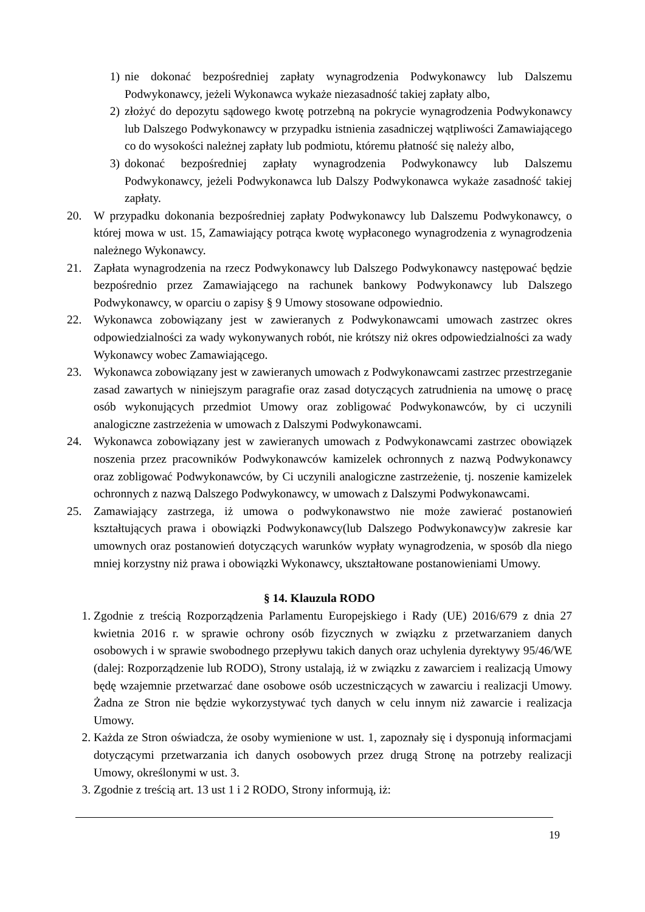1) nie dokonać bezpośredniej zapłaty wynagrodzenia Podwykonawcy lub Dalszemu Podwykonawcy, jeżeli Wykonawca wykaże niezasadność takiej zapłaty albo,
2) złożyć do depozytu sądowego kwotę potrzebną na pokrycie wynagrodzenia Podwykonawcy lub Dalszego Podwykonawcy w przypadku istnienia zasadniczej wątpliwości Zamawiającego co do wysokości należnej zapłaty lub podmiotu, któremu płatność się należy albo,
3) dokonać bezpośredniej zapłaty wynagrodzenia Podwykonawcy lub Dalszemu Podwykonawcy, jeżeli Podwykonawca lub Dalszy Podwykonawca wykaże zasadność takiej zapłaty.
20. W przypadku dokonania bezpośredniej zapłaty Podwykonawcy lub Dalszemu Podwykonawcy, o której mowa w ust. 15, Zamawiający potrąca kwotę wypłaconego wynagrodzenia z wynagrodzenia należnego Wykonawcy.
21. Zapłata wynagrodzenia na rzecz Podwykonawcy lub Dalszego Podwykonawcy następować będzie bezpośrednio przez Zamawiającego na rachunek bankowy Podwykonawcy lub Dalszego Podwykonawcy, w oparciu o zapisy § 9 Umowy stosowane odpowiednio.
22. Wykonawca zobowiązany jest w zawieranych z Podwykonawcami umowach zastrzec okres odpowiedzialności za wady wykonywanych robót, nie krótszy niż okres odpowiedzialności za wady Wykonawcy wobec Zamawiającego.
23. Wykonawca zobowiązany jest w zawieranych umowach z Podwykonawcami zastrzec przestrzeganie zasad zawartych w niniejszym paragrafie oraz zasad dotyczących zatrudnienia na umowę o pracę osób wykonujących przedmiot Umowy oraz zobligować Podwykonawców, by ci uczynili analogiczne zastrzeżenia w umowach z Dalszymi Podwykonawcami.
24. Wykonawca zobowiązany jest w zawieranych umowach z Podwykonawcami zastrzec obowiązek noszenia przez pracowników Podwykonawców kamizelek ochronnych z nazwą Podwykonawcy oraz zobligować Podwykonawców, by Ci uczynili analogiczne zastrzeżenie, tj. noszenie kamizelek ochronnych z nazwą Dalszego Podwykonawcy, w umowach z Dalszymi Podwykonawcami.
25. Zamawiający zastrzega, iż umowa o podwykonawstwo nie może zawierać postanowień kształtujących prawa i obowiązki Podwykonawcy(lub Dalszego Podwykonawcy)w zakresie kar umownych oraz postanowień dotyczących warunków wypłaty wynagrodzenia, w sposób dla niego mniej korzystny niż prawa i obowiązki Wykonawcy, ukształtowane postanowieniami Umowy.
§ 14. Klauzula RODO
1. Zgodnie z treścią Rozporządzenia Parlamentu Europejskiego i Rady (UE) 2016/679 z dnia 27 kwietnia 2016 r. w sprawie ochrony osób fizycznych w związku z przetwarzaniem danych osobowych i w sprawie swobodnego przepływu takich danych oraz uchylenia dyrektywy 95/46/WE (dalej: Rozporządzenie lub RODO), Strony ustalają, iż w związku z zawarciem i realizacją Umowy będę wzajemnie przetwarzać dane osobowe osób uczestniczących w zawarciu i realizacji Umowy. Żadna ze Stron nie będzie wykorzystywać tych danych w celu innym niż zawarcie i realizacja Umowy.
2. Każda ze Stron oświadcza, że osoby wymienione w ust. 1, zapoznały się i dysponują informacjami dotyczącymi przetwarzania ich danych osobowych przez drugą Stronę na potrzeby realizacji Umowy, określonymi w ust. 3.
3. Zgodnie z treścią art. 13 ust 1 i 2 RODO, Strony informują, iż:
19